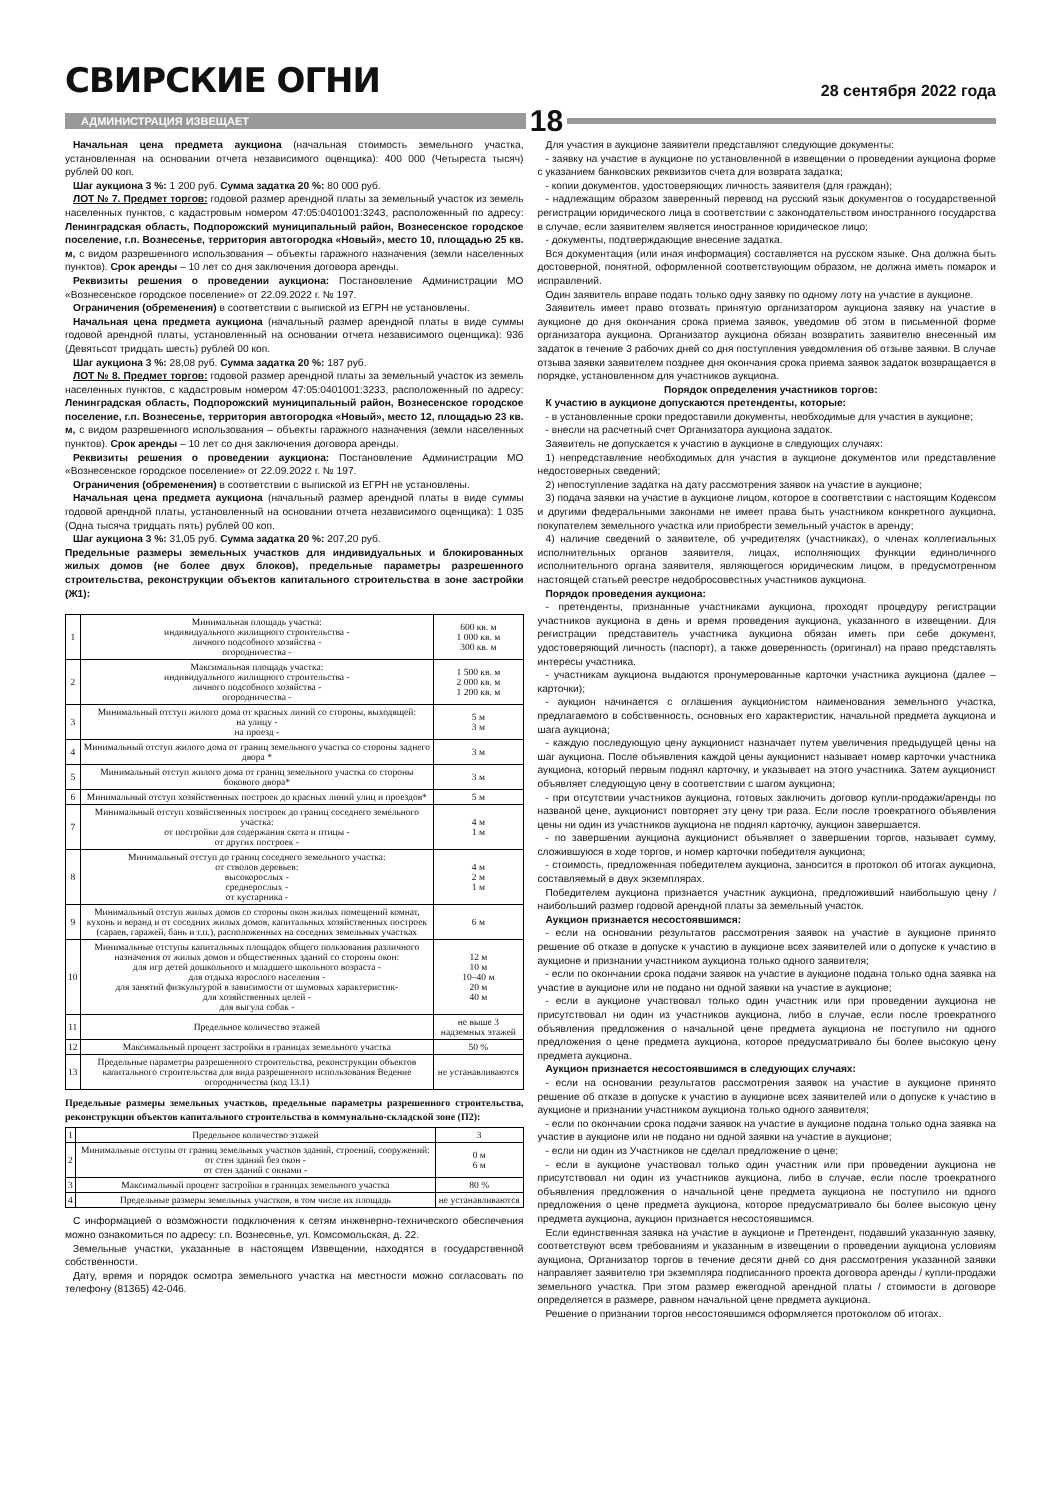СВИРСКИЕ ОГНИ
28 сентября 2022 года
АДМИНИСТРАЦИЯ ИЗВЕЩАЕТ
18
Начальная цена предмета аукциона (начальная стоимость земельного участка, установленная на основании отчета независимого оценщика): 400 000 (Четыреста тысяч) рублей 00 коп.
Шаг аукциона 3 %: 1 200 руб. Сумма задатка 20 %: 80 000 руб.
ЛОТ № 7. Предмет торгов: годовой размер арендной платы за земельный участок из земель населенных пунктов, с кадастровым номером 47:05:0401001:3243, расположенный по адресу: Ленинградская область, Подпорожский муниципальный район, Вознесенское городское поселение, г.п. Вознесенье, территория автогородка «Новый», место 10, площадью 25 кв. м, с видом разрешенного использования – объекты гаражного назначения (земли населенных пунктов). Срок аренды – 10 лет со дня заключения договора аренды.
Реквизиты решения о проведении аукциона: Постановление Администрации МО «Вознесенское городское поселение» от 22.09.2022 г. № 197.
Ограничения (обременения) в соответствии с выпиской из ЕГРН не установлены.
Начальная цена предмета аукциона (начальный размер арендной платы в виде суммы годовой арендной платы, установленный на основании отчета независимого оценщика): 936 (Девятьсот тридцать шесть) рублей 00 коп.
Шаг аукциона 3 %: 28,08 руб. Сумма задатка 20 %: 187 руб.
ЛОТ № 8. Предмет торгов: годовой размер арендной платы за земельный участок из земель населенных пунктов, с кадастровым номером 47:05:0401001:3233, расположенный по адресу: Ленинградская область, Подпорожский муниципальный район, Вознесенское городское поселение, г.п. Вознесенье, территория автогородка «Новый», место 12, площадью 23 кв. м, с видом разрешенного использования – объекты гаражного назначения (земли населенных пунктов). Срок аренды – 10 лет со дня заключения договора аренды.
Реквизиты решения о проведении аукциона: Постановление Администрации МО «Вознесенское городское поселение» от 22.09.2022 г. № 197.
Ограничения (обременения) в соответствии с выпиской из ЕГРН не установлены.
Начальная цена предмета аукциона (начальный размер арендной платы в виде суммы годовой арендной платы, установленный на основании отчета независимого оценщика): 1 035 (Одна тысяча тридцать пять) рублей 00 коп.
Шаг аукциона 3 %: 31,05 руб. Сумма задатка 20 %: 207,20 руб.
Предельные размеры земельных участков для индивидуальных и блокированных жилых домов (не более двух блоков), предельные параметры разрешенного строительства, реконструкции объектов капитального строительства в зоне застройки (Ж1):
| 1 | Минимальная площадь участка: индивидуального жилищного строительства - личного подсобного хозяйства - огородничества - | 600 кв. м 1 000 кв. м 300 кв. м |
| 2 | Максимальная площадь участка: индивидуального жилищного строительства - личного подсобного хозяйства - огородничества - | 1 500 кв. м 2 000 кв. м 1 200 кв. м |
| 3 | Минимальный отступ жилого дома от красных линий со стороны, выходящей: на улицу - на проезд - | 5 м 3 м |
| 4 | Минимальный отступ жилого дома от границ земельного участка со стороны заднего двора * | 3 м |
| 5 | Минимальный отступ жилого дома от границ земельного участка со стороны бокового двора* | 3 м |
| 6 | Минимальный отступ хозяйственных построек до красных линий улиц и проездов* | 5 м |
| 7 | Минимальный отступ хозяйственных построек до границ соседнего земельного участка: от постройки для содержания скота и птицы - от других построек - | 4 м 1 м |
| 8 | Минимальный отступ до границ соседнего земельного участка: от стволов деревьев: высокорослых - среднерослых - от кустарника - | 4 м 2 м 1 м |
| 9 | Минимальный отступ жилых домов со стороны окон жилых помещений комнат, кухонь и веранд и от соседних жилых домов, капитальных хозяйственных построек (сараев, гаражей, бань и т.п.), расположенных на соседних земельных участках | 6 м |
| 10 | Минимальные отступы капитальных площадок общего пользования различного назначения от жилых домов и общественных зданий со стороны окон: для игр детей дошкольного и младшего школьного возраста - для отдыха взрослого населения - для занятий физкультурой в зависимости от шумовых характеристик- для хозяйственных целей - для выгула собак - | 12 м 10 м 10–40 м 20 м 40 м |
| 11 | Предельное количество этажей | не выше 3 надземных этажей |
| 12 | Максимальный процент застройки в границах земельного участка | 50 % |
| 13 | Предельные параметры разрешенного строительства, реконструкции объектов капитального строительства для вида разрешенного использования Ведение огородничества (код 13.1) | не устанавливаются |
Предельные размеры земельных участков, предельные параметры разрешенного строительства, реконструкции объектов капитального строительства в коммунально-складской зоне (П2):
| 1 | Предельное количество этажей | 3 |
| 2 | Минимальные отступы от границ земельных участков зданий, строений, сооружений: от стен зданий без окон - от стен зданий с окнами - | 0 м 6 м |
| 3 | Максимальный процент застройки в границах земельного участка | 80 % |
| 4 | Предельные размеры земельных участков, в том числе их площадь | не устанавливаются |
С информацией о возможности подключения к сетям инженерно-технического обеспечения можно ознакомиться по адресу: г.п. Вознесенье, ул. Комсомольская, д. 22.
Земельные участки, указанные в настоящем Извещении, находятся в государственной собственности.
Дату, время и порядок осмотра земельного участка на местности можно согласовать по телефону (81365) 42-046.
Для участия в аукционе заявители представляют следующие документы:
- заявку на участие в аукционе по установленной в извещении о проведении аукциона форме с указанием банковских реквизитов счета для возврата задатка;
- копии документов, удостоверяющих личность заявителя (для граждан);
- надлежащим образом заверенный перевод на русский язык документов о государственной регистрации юридического лица в соответствии с законодательством иностранного государства в случае, если заявителем является иностранное юридическое лицо;
- документы, подтверждающие внесение задатка.
Вся документация (или иная информация) составляется на русском языке. Она должна быть достоверной, понятной, оформленной соответствующим образом, не должна иметь помарок и исправлений.
Один заявитель вправе подать только одну заявку по одному лоту на участие в аукционе.
Заявитель имеет право отозвать принятую организатором аукциона заявку на участие в аукционе до дня окончания срока приема заявок, уведомив об этом в письменной форме организатора аукциона. Организатор аукциона обязан возвратить заявителю внесенный им задаток в течение 3 рабочих дней со дня поступления уведомления об отзыве заявки. В случае отзыва заявки заявителем позднее дня окончания срока приема заявок задаток возвращается в порядке, установленном для участников аукциона.
Порядок определения участников торгов:
К участию в аукционе допускаются претенденты, которые:
- в установленные сроки предоставили документы, необходимые для участия в аукционе;
- внесли на расчетный счет Организатора аукциона задаток.
Заявитель не допускается к участию в аукционе в следующих случаях:
1) непредставление необходимых для участия в аукционе документов или представление недостоверных сведений;
2) непоступление задатка на дату рассмотрения заявок на участие в аукционе;
3) подача заявки на участие в аукционе лицом, которое в соответствии с настоящим Кодексом и другими федеральными законами не имеет права быть участником конкретного аукциона, покупателем земельного участка или приобрести земельный участок в аренду;
4) наличие сведений о заявителе, об учредителях (участниках), о членах коллегиальных исполнительных органов заявителя, лицах, исполняющих функции единоличного исполнительного органа заявителя, являющегося юридическим лицом, в предусмотренном настоящей статьей реестре недобросовестных участников аукциона.
Порядок проведения аукциона:
- претенденты, признанные участниками аукциона, проходят процедуру регистрации участников аукциона в день и время проведения аукциона, указанного в извещении. Для регистрации представитель участника аукциона обязан иметь при себе документ, удостоверяющий личность (паспорт), а также доверенность (оригинал) на право представлять интересы участника.
- участникам аукциона выдаются пронумерованные карточки участника аукциона (далее – карточки);
- аукцион начинается с оглашения аукционистом наименования земельного участка, предлагаемого в собственность, основных его характеристик, начальной предмета аукциона и шага аукциона;
- каждую последующую цену аукционист назначает путем увеличения предыдущей цены на шаг аукциона. После объявления каждой цены аукционист называет номер карточки участника аукциона, который первым поднял карточку, и указывает на этого участника. Затем аукционист объявляет следующую цену в соответствии с шагом аукциона;
- при отсутствии участников аукциона, готовых заключить договор купли-продажи/аренды по названой цене, аукционист повторяет эту цену три раза. Если после троекратного объявления цены ни один из участников аукциона не поднял карточку, аукцион завершается.
- по завершении аукциона аукционист объявляет о завершении торгов, называет сумму, сложившуюся в ходе торгов, и номер карточки победителя аукциона;
- стоимость, предложенная победителем аукциона, заносится в протокол об итогах аукциона, составляемый в двух экземплярах.
Победителем аукциона признается участник аукциона, предложивший наибольшую цену / наибольший размер годовой арендной платы за земельный участок.
Аукцион признается несостоявшимся:
- если на основании результатов рассмотрения заявок на участие в аукционе принято решение об отказе в допуске к участию в аукционе всех заявителей или о допуске к участию в аукционе и признании участником аукциона только одного заявителя;
- если по окончании срока подачи заявок на участие в аукционе подана только одна заявка на участие в аукционе или не подано ни одной заявки на участие в аукционе;
- если в аукционе участвовал только один участник или при проведении аукциона не присутствовал ни один из участников аукциона, либо в случае, если после троекратного объявления предложения о начальной цене предмета аукциона не поступило ни одного предложения о цене предмета аукциона, которое предусматривало бы более высокую цену предмета аукциона.
Аукцион признается несостоявшимся в следующих случаях:
- если на основании результатов рассмотрения заявок на участие в аукционе принято решение об отказе в допуске к участию в аукционе всех заявителей или о допуске к участию в аукционе и признании участником аукциона только одного заявителя;
- если по окончании срока подачи заявок на участие в аукционе подана только одна заявка на участие в аукционе или не подано ни одной заявки на участие в аукционе;
- если ни один из Участников не сделал предложение о цене;
- если в аукционе участвовал только один участник или при проведении аукциона не присутствовал ни один из участников аукциона, либо в случае, если после троекратного объявления предложения о начальной цене предмета аукциона не поступило ни одного предложения о цене предмета аукциона, которое предусматривало бы более высокую цену предмета аукциона, аукцион признается несостоявшимся.
Если единственная заявка на участие в аукционе и Претендент, подавший указанную заявку, соответствуют всем требованиям и указанным в извещении о проведении аукциона условиям аукциона, Организатор торгов в течение десяти дней со дня рассмотрения указанной заявки направляет заявителю три экземпляра подписанного проекта договора аренды / купли-продажи земельного участка. При этом размер ежегодной арендной платы / стоимости в договоре определяется в размере, равном начальной цене предмета аукциона.
Решение о признании торгов несостоявшимся оформляется протоколом об итогах.